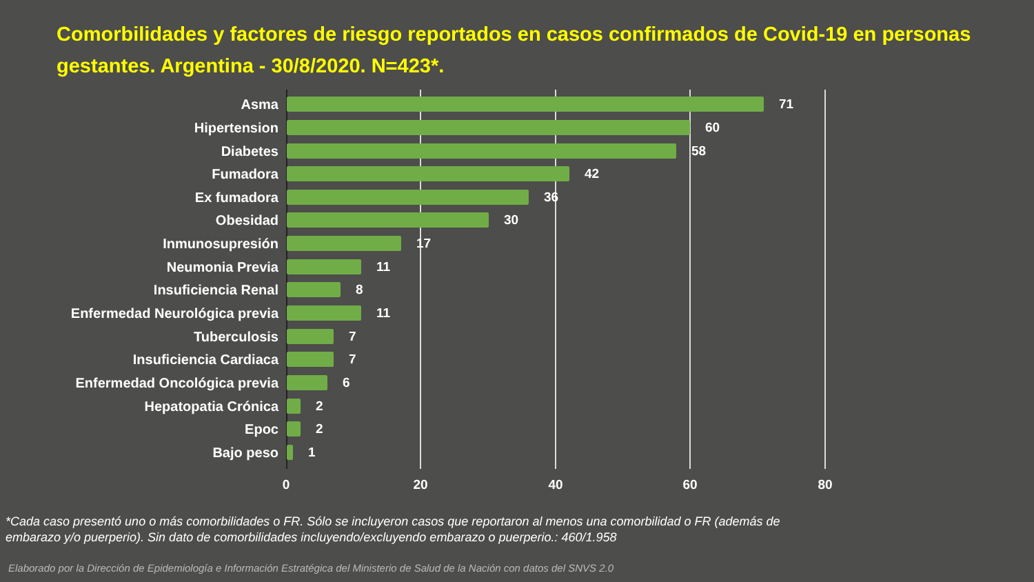Comorbilidades y factores de riesgo reportados en casos confirmados de Covid-19 en personas gestantes. Argentina - 30/8/2020. N=423*.
Asma 71
Hipertension 60
Diabetes 58
Fumadora 42
Ex fumadora 36
Obesidad 30
Inmunosupresión 17
Neumonia Previa 11
Insuficiencia Renal 8
Enfermedad Neurológica previa 11
Tuberculosis 7
Insuficiencia Cardiaca 7
Enfermedad Oncológica previa 6
Hepatopatia Crónica 2
Epoc 2
Bajo peso 1
0 20 40 60 80
*Cada caso presentó uno o más comorbilidades o FR. Sólo se incluyeron casos que reportaron al menos una comorbilidad o FR (además de embarazo y/o puerperio). Sin dato de comorbilidades incluyendo/excluyendo embarazo o puerperio.: 460/1.958
Elaborado por la Dirección de Epidemiología e Información Estratégica del Ministerio de Salud de la Nación con datos del SNVS 2.0